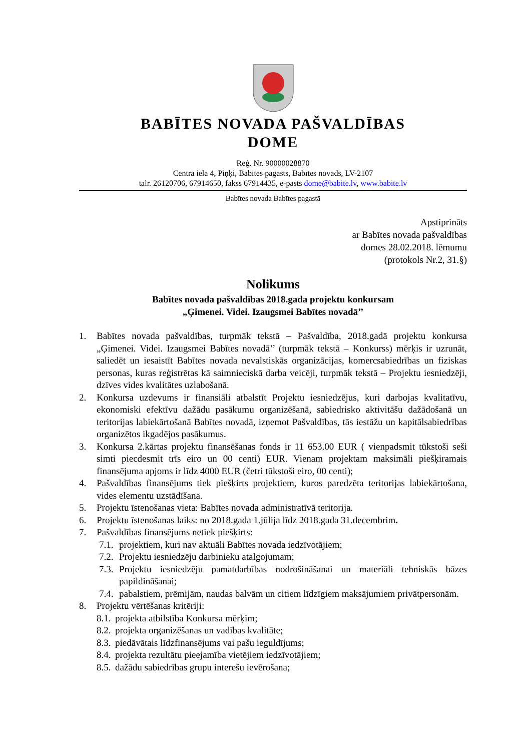BABĪTES NOVADA PAŠVALDĪBAS
DOME
Reģ. Nr. 90000028870
Centra iela 4, Piņķi, Babītes pagasts, Babītes novads, LV-2107
tālr. 26120706, 67914650, fakss 67914435, e-pasts dome@babite.lv, www.babite.lv
Babītes novada Babītes pagastā
Apstiprināts
ar Babītes novada pašvaldības
domes 28.02.2018. lēmumu
(protokols Nr.2, 31.§)
Nolikums
Babītes novada pašvaldības 2018.gada projektu konkursam
„Ģimenei. Videi. Izaugsmei Babītes novadā’’
1. Babītes novada pašvaldības, turpmāk tekstā – Pašvaldība, 2018.gadā projektu konkursa „Ģimenei. Videi. Izaugsmei Babītes novadā’’ (turpmāk tekstā – Konkurss) mērķis ir uzrunāt, saliedēt un iesaistīt Babītes novada nevalstiskās organizācijas, komercsabiedrības un fiziskas personas, kuras reģistrētas kā saimnieciskā darba veicēji, turpmāk tekstā – Projektu iesniedzēji, dzīves vides kvalitātes uzlabošanā.
2. Konkursa uzdevums ir finansiāli atbalstīt Projektu iesniedzējus, kuri darbojas kvalitatīvu, ekonomiski efektīvu dažādu pasākumu organizēšanā, sabiedrisko aktivitāšu dažādošanā un teritorijas labiekārtošanā Babītes novadā, izņemot Pašvaldības, tās iestāžu un kapitālsabiedrības organizētos ikgadējos pasākumus.
3. Konkursa 2.kārtas projektu finansēšanas fonds ir 11 653.00 EUR ( vienpadsmit tūkstoši seši simti piecdesmit trīs eiro un 00 centi) EUR. Vienam projektam maksimāli piešķiramais finansējuma apjoms ir līdz 4000 EUR (četri tūkstoši eiro, 00 centi);
4. Pašvaldības finansējums tiek piešķirts projektiem, kuros paredzēta teritorijas labiekārtošana, vides elementu uzstādīšana.
5. Projektu īstenošanas vieta: Babītes novada administratīvā teritorija.
6. Projektu īstenošanas laiks: no 2018.gada 1.jūlija līdz 2018.gada 31.decembrim.
7. Pašvaldības finansējums netiek piešķirts:
7.1. projektiem, kuri nav aktuāli Babītes novada iedzīvotājiem;
7.2. Projektu iesniedzēju darbinieku atalgojumam;
7.3. Projektu iesniedzēju pamatdarbības nodrošināšanai un materiāli tehniskās bāzes papildināšanai;
7.4. pabalstiem, prēmijām, naudas balvām un citiem līdzīgiem maksājumiem privātpersonām.
8. Projektu vērtēšanas kritēriji:
8.1. projekta atbilstība Konkursa mērķim;
8.2. projekta organizēšanas un vadības kvalitāte;
8.3. piedāvātais līdzfinansējums vai pašu ieguldījums;
8.4. projekta rezultātu pieejamība vietējiem iedzīvotājiem;
8.5. dažādu sabiedrības grupu interešu ievērošana;